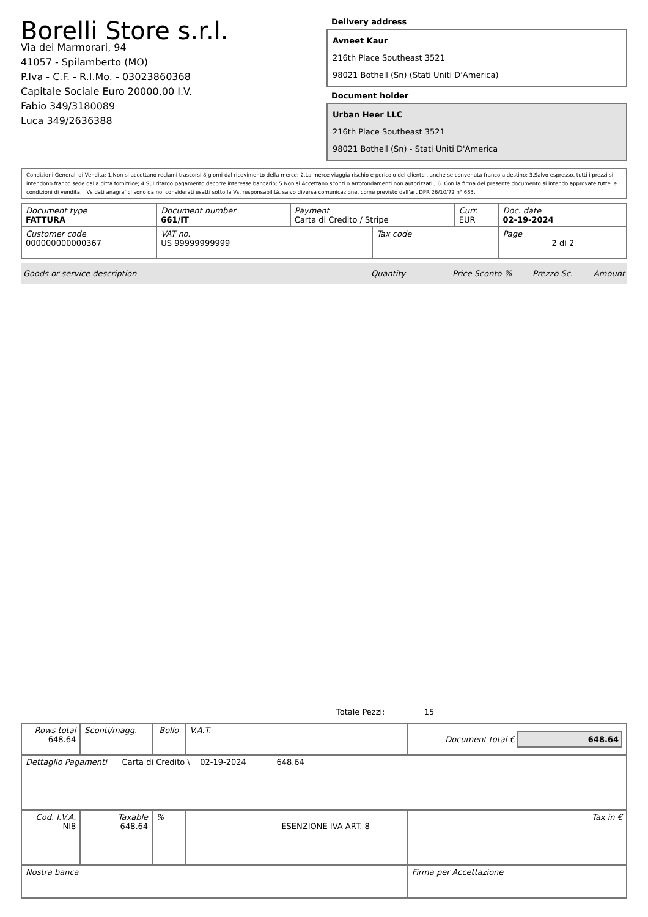Borelli Store s.r.l.
Via dei Marmorari, 94
41057 - Spilamberto (MO)
P.Iva - C.F. - R.I.Mo. - 03023860368
Capitale Sociale Euro 20000,00 I.V.
Fabio 349/3180089
Luca 349/2636388
Delivery address
Avneet Kaur
216th Place Southeast 3521
98021 Bothell (Sn) (Stati Uniti D'America)
Document holder
Urban Heer LLC
216th Place Southeast 3521
98021 Bothell (Sn) - Stati Uniti D'America
Condizioni Generali di Vendita: 1.Non si accettano reclami trascorsi 8 giorni dal ricevimento della merce; 2.La merce viaggia rischio e pericolo del cliente , anche se convenuta franco a destino; 3.Salvo espresso, tutti i prezzi si intendono franco sede dalla ditta fornitrice; 4.Sul ritardo pagamento decorre interesse bancario; 5.Non si Accettano sconti o arrotondamenti non autorizzati ; 6. Con la firma del presente documento si intendo approvate tutte le condizioni di vendita. I Vs dati anagrafici sono da noi considerati esatti sotto la Vs. responsabilità, salvo diversa comunicazione, come previsto dall'art DPR 26/10/72 n° 633.
| Document type FATTURA | Document number 661/IT | Payment Carta di Credito / Stripe | | Curr. EUR | Doc. date 02-19-2024 |
| Customer code 000000000000367 | VAT no. US 99999999999 | | Tax code | | Page 2 di 2 |
Goods or service description Quantity Price Sconto % Prezzo Sc. Amount
Totale Pezzi: 15
| Rows total 648.64 | Sconti/magg. | Bollo | V.A.T. | Document total € 648.64 | |
| Dettaglio Pagamenti Carta di Credito \ 02-19-2024 648.64 | | | | | |
| Cod. I.V.A. NI8 | Taxable 648.64 | % | ESENZIONE IVA ART. 8 | | Tax in € |
| Nostra banca | | | | Firma per Accettazione | |